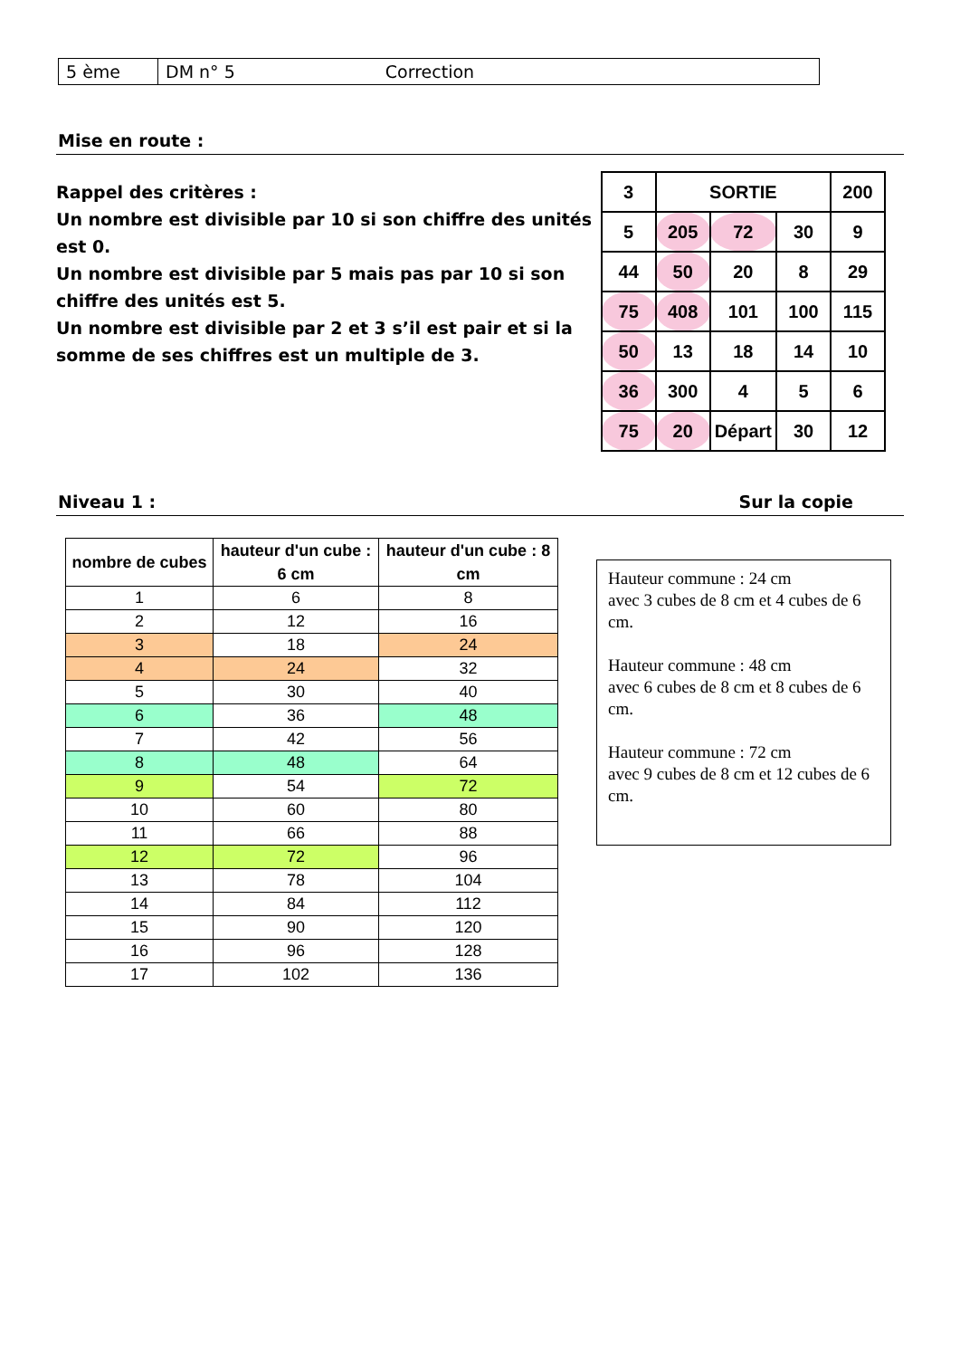| 5 ème | DM n° 5 Correction |
Mise en route :
Rappel des critères :
Un nombre est divisible par 10 si son chiffre des unités est 0.
Un nombre est divisible par 5 mais pas par 10 si son chiffre des unités est 5.
Un nombre est divisible par 2 et 3 s’il est pair et si la somme de ses chiffres est un multiple de 3.
| 3 | SORTIE | | | 200 |
| 5 | 205 | 72 | 30 | 9 |
| 44 | 50 | 20 | 8 | 29 |
| 75 | 408 | 101 | 100 | 115 |
| 50 | 13 | 18 | 14 | 10 |
| 36 | 300 | 4 | 5 | 6 |
| 75 | 20 | Départ | 30 | 12 |
Niveau 1 : Sur la copie
| nombre de cubes | hauteur d'un cube : 6 cm | hauteur d'un cube : 8 cm |
| --- | --- | --- |
| 1 | 6 | 8 |
| 2 | 12 | 16 |
| 3 | 18 | 24 |
| 4 | 24 | 32 |
| 5 | 30 | 40 |
| 6 | 36 | 48 |
| 7 | 42 | 56 |
| 8 | 48 | 64 |
| 9 | 54 | 72 |
| 10 | 60 | 80 |
| 11 | 66 | 88 |
| 12 | 72 | 96 |
| 13 | 78 | 104 |
| 14 | 84 | 112 |
| 15 | 90 | 120 |
| 16 | 96 | 128 |
| 17 | 102 | 136 |
Hauteur commune : 24 cm
avec 3 cubes de 8 cm et 4 cubes de 6 cm.
Hauteur commune : 48 cm
avec 6 cubes de 8 cm et 8 cubes de 6 cm.
Hauteur commune : 72 cm
avec 9 cubes de 8 cm et 12 cubes de 6 cm.